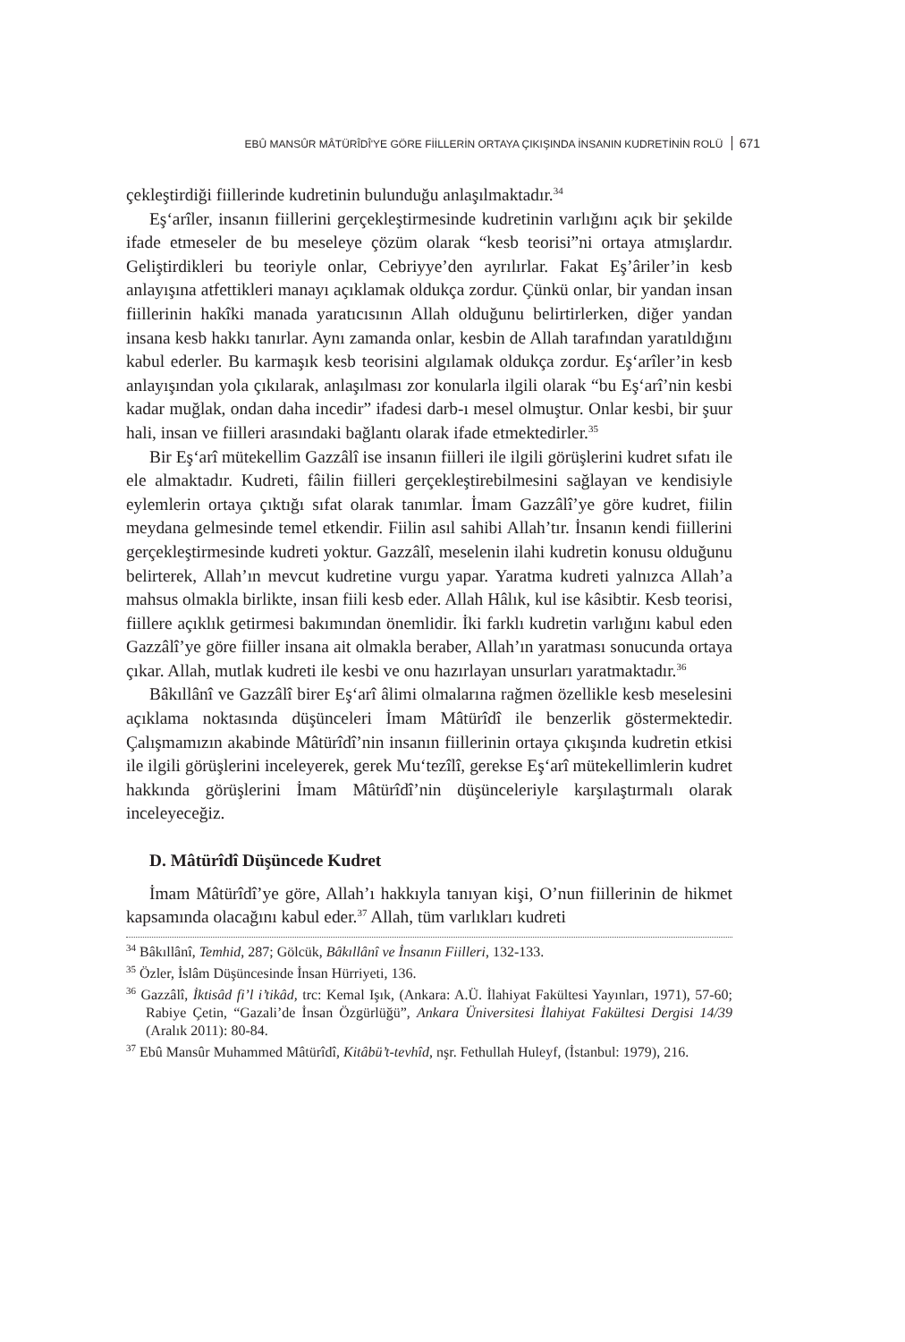EBÛ MANSÛR MÂTÜRÎDÎ'YE GÖRE FİİLLERİN ORTAYA ÇIKIŞINDA İNSANIN KUDRETİNİN ROLÜ 671
çekleştirdiği fiillerinde kudretinin bulunduğu anlaşılmaktadır.<sup>34</sup>
Eş‘arîler, insanın fiillerini gerçekleştirmesinde kudretinin varlığını açık bir şekilde ifade etmeseler de bu meseleye çözüm olarak “kesb teorisi”ni ortaya atmışlardır. Geliştirdikleri bu teoriyle onlar, Cebriyye’den ayrılırlar. Fakat Eş’âriler’in kesb anlayışına atfettikleri manayı açıklamak oldukça zordur. Çünkü onlar, bir yandan insan fiillerinin hakîki manada yaratıcısının Allah olduğunu belirtirlerken, diğer yandan insana kesb hakkı tanırlar. Aynı zamanda onlar, kesbin de Allah tarafından yaratıldığını kabul ederler. Bu karmaşık kesb teorisini algılamak oldukça zordur. Eş‘arîler’in kesb anlayışından yola çıkılarak, anlaşılması zor konularla ilgili olarak “bu Eş‘arî’nin kesbi kadar muğlak, ondan daha incedir” ifadesi darb-ı mesel olmuştur. Onlar kesbi, bir şuur hali, insan ve fiilleri arasındaki bağlantı olarak ifade etmektedirler.<sup>35</sup>
Bir Eş‘arî mütekellim Gazzâlî ise insanın fiilleri ile ilgili görüşlerini kudret sıfatı ile ele almaktadır. Kudreti, fâilin fiilleri gerçekleştirebilmesini sağlayan ve kendisiyle eylemlerin ortaya çıktığı sıfat olarak tanımlar. İmam Gazzâlî’ye göre kudret, fiilin meydana gelmesinde temel etkendir. Fiilin asıl sahibi Allah’tır. İnsanın kendi fiillerini gerçekleştirmesinde kudreti yoktur. Gazzâlî, meselenin ilahi kudretin konusu olduğunu belirterek, Allah’ın mevcut kudretine vurgu yapar. Yaratma kudreti yalnızca Allah’a mahsus olmakla birlikte, insan fiili kesb eder. Allah Hâlık, kul ise kâsibtir. Kesb teorisi, fiillere açıklık getirmesi bakımından önemlidir. İki farklı kudretin varlığını kabul eden Gazzâlî’ye göre fiiller insana ait olmakla beraber, Allah’ın yaratması sonucunda ortaya çıkar. Allah, mutlak kudreti ile kesbi ve onu hazırlayan unsurları yaratmaktadır.<sup>36</sup>
Bâkıllânî ve Gazzâlî birer Eş‘arî âlimi olmalarına rağmen özellikle kesb meselesini açıklama noktasında düşünceleri İmam Mâtürîdî ile benzerlik göstermektedir. Çalışmamızın akabinde Mâtürîdî’nin insanın fiillerinin ortaya çıkışında kudretin etkisi ile ilgili görüşlerini inceleyerek, gerek Mu‘tezîlî, gerekse Eş‘arî mütekellimlerin kudret hakkında görüşlerini İmam Mâtürîdî’nin düşünceleriyle karşılaştırmalı olarak inceleyeceğiz.
D. Mâtürîdî Düşüncede Kudret
İmam Mâtürîdî’ye göre, Allah’ı hakkıyla tanıyan kişi, O’nun fiillerinin de hikmet kapsamında olacağını kabul eder.<sup>37</sup> Allah, tüm varlıkları kudreti
<sup>34</sup> Bâkıllânî, Temhid, 287; Gölcük, Bâkıllânî ve İnsanın Fiilleri, 132-133.
<sup>35</sup> Özler, İslâm Düşüncesinde İnsan Hürriyeti, 136.
<sup>36</sup> Gazzâlî, İktisâd fi’l i’tikâd, trc: Kemal Işık, (Ankara: A.Ü. İlahiyat Fakültesi Yayınları, 1971), 57-60; Rabiye Çetin, “Gazali’de İnsan Özgürlüğü”, Ankara Üniversitesi İlahiyat Fakültesi Dergisi 14/39 (Aralık 2011): 80-84.
<sup>37</sup> Ebû Mansûr Muhammed Mâtürîdî, Kitâbü’t-tevhîd, nşr. Fethullah Huleyf, (İstanbul: 1979), 216.